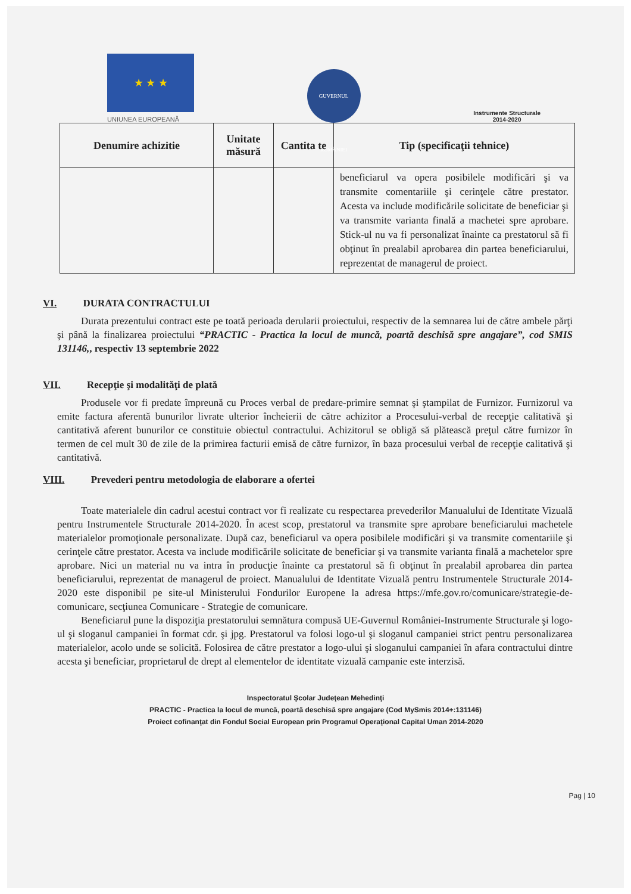★ ★ ★
UNIUNEA EUROPEANĂ
GUVERNUL ROMÂNIEI
Instrumente Structurale
2014-2020
| Denumire achizitie | Unitate măsură | Cantita te | Tip (specificaţii tehnice) |
| --- | --- | --- | --- |
| | | | beneficiarul va opera posibilele modificări şi va transmite comentariile şi cerinţele către prestator. Acesta va include modificările solicitate de beneficiar şi va transmite varianta finală a machetei spre aprobare. Stick-ul nu va fi personalizat înainte ca prestatorul să fi obţinut în prealabil aprobarea din partea beneficiarului, reprezentat de managerul de proiect. |
VI. DURATA CONTRACTULUI
Durata prezentului contract este pe toată perioada derularii proiectului, respectiv de la semnarea lui de către ambele părţi şi până la finalizarea proiectului “PRACTIC - Practica la locul de muncă, poartă deschisă spre angajare”, cod SMIS 131146,, respectiv 13 septembrie 2022
VII. Recepţie şi modalităţi de plată
Produsele vor fi predate împreună cu Proces verbal de predare-primire semnat şi ştampilat de Furnizor. Furnizorul va emite factura aferentă bunurilor livrate ulterior încheierii de către achizitor a Procesului-verbal de recepţie calitativă şi cantitativă aferent bunurilor ce constituie obiectul contractului. Achizitorul se obligă să plătească preţul către furnizor în termen de cel mult 30 de zile de la primirea facturii emisă de către furnizor, în baza procesului verbal de recepţie calitativă şi cantitativă.
VIII. Prevederi pentru metodologia de elaborare a ofertei
Toate materialele din cadrul acestui contract vor fi realizate cu respectarea prevederilor Manualului de Identitate Vizuală pentru Instrumentele Structurale 2014-2020. În acest scop, prestatorul va transmite spre aprobare beneficiarului machetele materialelor promoţionale personalizate. După caz, beneficiarul va opera posibilele modificări şi va transmite comentariile şi cerinţele către prestator. Acesta va include modificările solicitate de beneficiar şi va transmite varianta finală a machetelor spre aprobare. Nici un material nu va intra în producţie înainte ca prestatorul să fi obţinut în prealabil aprobarea din partea beneficiarului, reprezentat de managerul de proiect. Manualului de Identitate Vizuală pentru Instrumentele Structurale 2014-2020 este disponibil pe site-ul Ministerului Fondurilor Europene la adresa https://mfe.gov.ro/comunicare/strategie-de-comunicare, secţiunea Comunicare - Strategie de comunicare.
Beneficiarul pune la dispoziţia prestatorului semnătura compusă UE-Guvernul României-Instrumente Structurale şi logo-ul şi sloganul campaniei în format cdr. şi jpg. Prestatorul va folosi logo-ul şi sloganul campaniei strict pentru personalizarea materialelor, acolo unde se solicită. Folosirea de către prestator a logo-ului şi sloganului campaniei în afara contractului dintre acesta şi beneficiar, proprietarul de drept al elementelor de identitate vizuală campanie este interzisă.
Inspectoratul Şcolar Judeţean Mehedinţi
PRACTIC - Practica la locul de muncă, poartă deschisă spre angajare (Cod MySmis 2014+:131146)
Proiect cofinanţat din Fondul Social European prin Programul Operaţional Capital Uman 2014-2020
Pag | 10